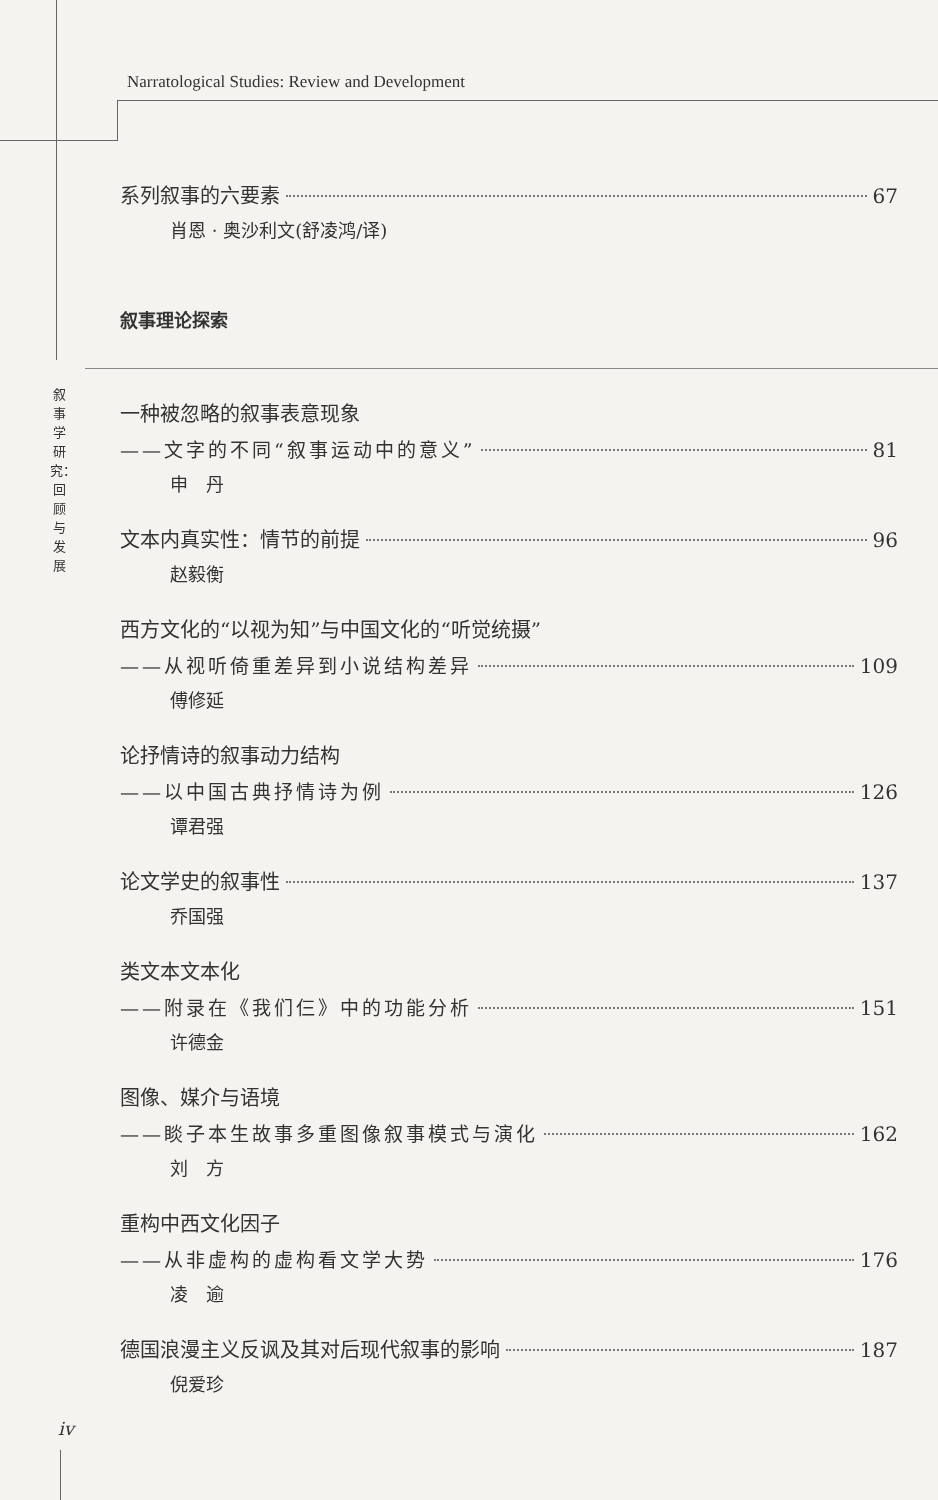Narratological Studies: Review and Development
叙事学研究：回顾与发展
系列叙事的六要素 67
肖恩 · 奥沙利文(舒凌鸿/译)
叙事理论探索
一种被忽略的叙事表意现象
——文字的不同“叙事运动中的意义” 81
申　丹
文本内真实性：情节的前提 96
赵毅衡
西方文化的“以视为知”与中国文化的“听觉统摄”
——从视听倚重差异到小说结构差异 109
傅修延
论抒情诗的叙事动力结构
——以中国古典抒情诗为例 126
谭君强
论文学史的叙事性 137
乔国强
类文本文本化
——附录在《我们仨》中的功能分析 151
许德金
图像、媒介与语境
——睒子本生故事多重图像叙事模式与演化 162
刘　方
重构中西文化因子
——从非虚构的虚构看文学大势 176
凌　逾
德国浪漫主义反讽及其对后现代叙事的影响 187
倪爱珍
iv